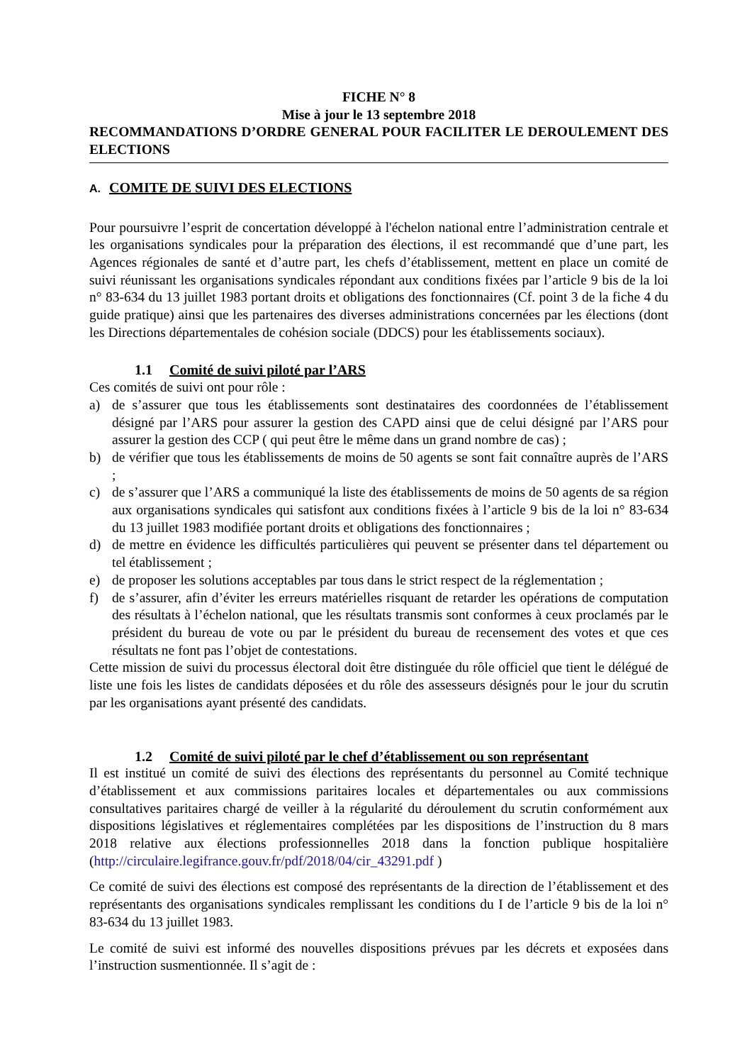FICHE N° 8
Mise à jour le 13 septembre 2018
RECOMMANDATIONS D’ORDRE GENERAL POUR FACILITER LE DEROULEMENT DES ELECTIONS
A. COMITE DE SUIVI DES ELECTIONS
Pour poursuivre l’esprit de concertation développé à l'échelon national entre l’administration centrale et les organisations syndicales pour la préparation des élections, il est recommandé que d’une part, les Agences régionales de santé et d’autre part, les chefs d’établissement, mettent en place un comité de suivi réunissant les organisations syndicales répondant aux conditions fixées par l’article 9 bis de la loi n° 83-634 du 13 juillet 1983 portant droits et obligations des fonctionnaires (Cf. point 3 de la fiche 4 du guide pratique) ainsi que les partenaires des diverses administrations concernées par les élections (dont les Directions départementales de cohésion sociale (DDCS) pour les établissements sociaux).
1.1 Comité de suivi piloté par l’ARS
Ces comités de suivi ont pour rôle :
a) de s’assurer que tous les établissements sont destinataires des coordonnées de l’établissement désigné par l’ARS pour assurer la gestion des CAPD ainsi que de celui désigné par l’ARS pour assurer la gestion des CCP ( qui peut être le même dans un grand nombre de cas) ;
b) de vérifier que tous les établissements de moins de 50 agents se sont fait connaître auprès de l’ARS ;
c) de s’assurer que l’ARS a communiqué la liste des établissements de moins de 50 agents de sa région aux organisations syndicales qui satisfont aux conditions fixées à l’article 9 bis de la loi n° 83-634 du 13 juillet 1983 modifiée portant droits et obligations des fonctionnaires ;
d) de mettre en évidence les difficultés particulières qui peuvent se présenter dans tel département ou tel établissement ;
e) de proposer les solutions acceptables par tous dans le strict respect de la réglementation ;
f) de s’assurer, afin d’éviter les erreurs matérielles risquant de retarder les opérations de computation des résultats à l’échelon national, que les résultats transmis sont conformes à ceux proclamés par le président du bureau de vote ou par le président du bureau de recensement des votes et que ces résultats ne font pas l’objet de contestations.
Cette mission de suivi du processus électoral doit être distinguée du rôle officiel que tient le délégué de liste une fois les listes de candidats déposées et du rôle des assesseurs désignés pour le jour du scrutin par les organisations ayant présenté des candidats.
1.2 Comité de suivi piloté par le chef d’établissement ou son représentant
Il est institué un comité de suivi des élections des représentants du personnel au Comité technique d’établissement et aux commissions paritaires locales et départementales ou aux commissions consultatives paritaires chargé de veiller à la régularité du déroulement du scrutin conformément aux dispositions législatives et réglementaires complétées par les dispositions de l’instruction du 8 mars 2018 relative aux élections professionnelles 2018 dans la fonction publique hospitalière (http://circulaire.legifrance.gouv.fr/pdf/2018/04/cir_43291.pdf )
Ce comité de suivi des élections est composé des représentants de la direction de l’établissement et des représentants des organisations syndicales remplissant les conditions du I de l’article 9 bis de la loi n° 83-634 du 13 juillet 1983.
Le comité de suivi est informé des nouvelles dispositions prévues par les décrets et exposées dans l’instruction susmentionnée. Il s’agit de :